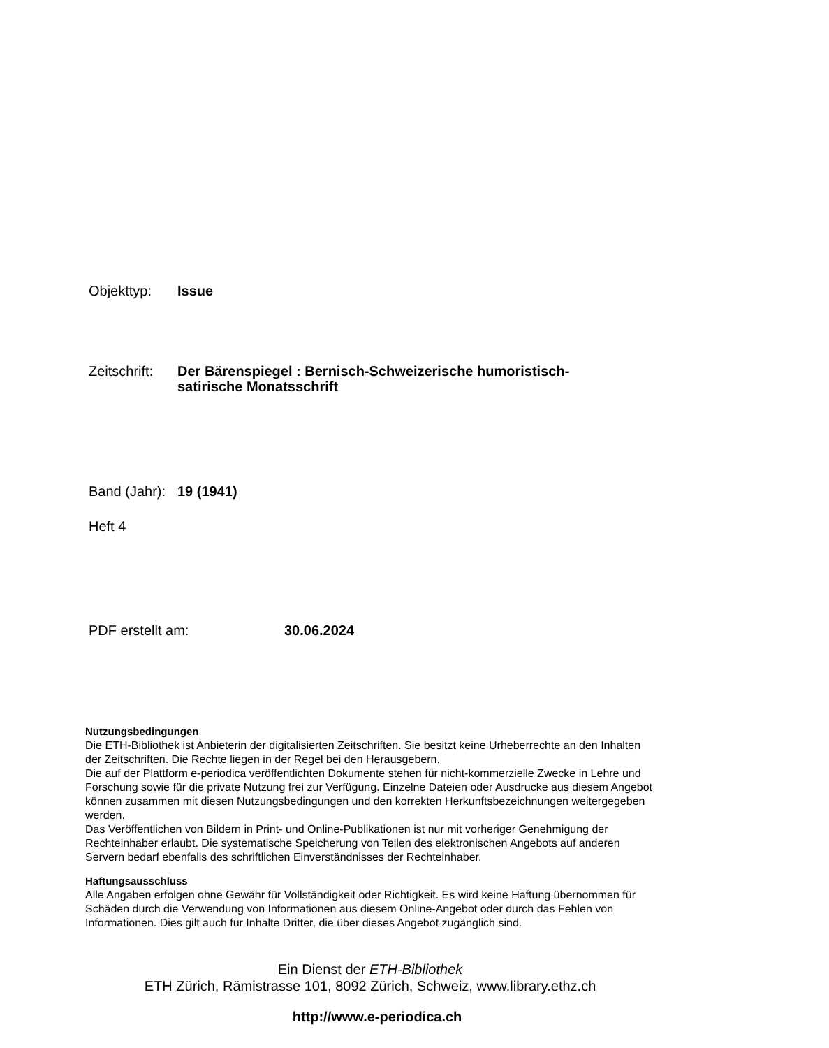Objekttyp: Issue
Zeitschrift:
Der Bärenspiegel : Bernisch-Schweizerische humoristisch-
satirische Monatsschrift
Band (Jahr):
19 (1941)
Heft 4
PDF erstellt am: 30.06.2024
Nutzungsbedingungen
Die ETH-Bibliothek ist Anbieterin der digitalisierten Zeitschriften. Sie besitzt keine Urheberrechte an den Inhalten der Zeitschriften. Die Rechte liegen in der Regel bei den Herausgebern.
Die auf der Plattform e-periodica veröffentlichten Dokumente stehen für nicht-kommerzielle Zwecke in Lehre und Forschung sowie für die private Nutzung frei zur Verfügung. Einzelne Dateien oder Ausdrucke aus diesem Angebot können zusammen mit diesen Nutzungsbedingungen und den korrekten Herkunftsbezeichnungen weitergegeben werden.
Das Veröffentlichen von Bildern in Print- und Online-Publikationen ist nur mit vorheriger Genehmigung der Rechteinhaber erlaubt. Die systematische Speicherung von Teilen des elektronischen Angebots auf anderen Servern bedarf ebenfalls des schriftlichen Einverständnisses der Rechteinhaber.
Haftungsausschluss
Alle Angaben erfolgen ohne Gewähr für Vollständigkeit oder Richtigkeit. Es wird keine Haftung übernommen für Schäden durch die Verwendung von Informationen aus diesem Online-Angebot oder durch das Fehlen von Informationen. Dies gilt auch für Inhalte Dritter, die über dieses Angebot zugänglich sind.
Ein Dienst der ETH-Bibliothek
ETH Zürich, Rämistrasse 101, 8092 Zürich, Schweiz, www.library.ethz.ch
http://www.e-periodica.ch